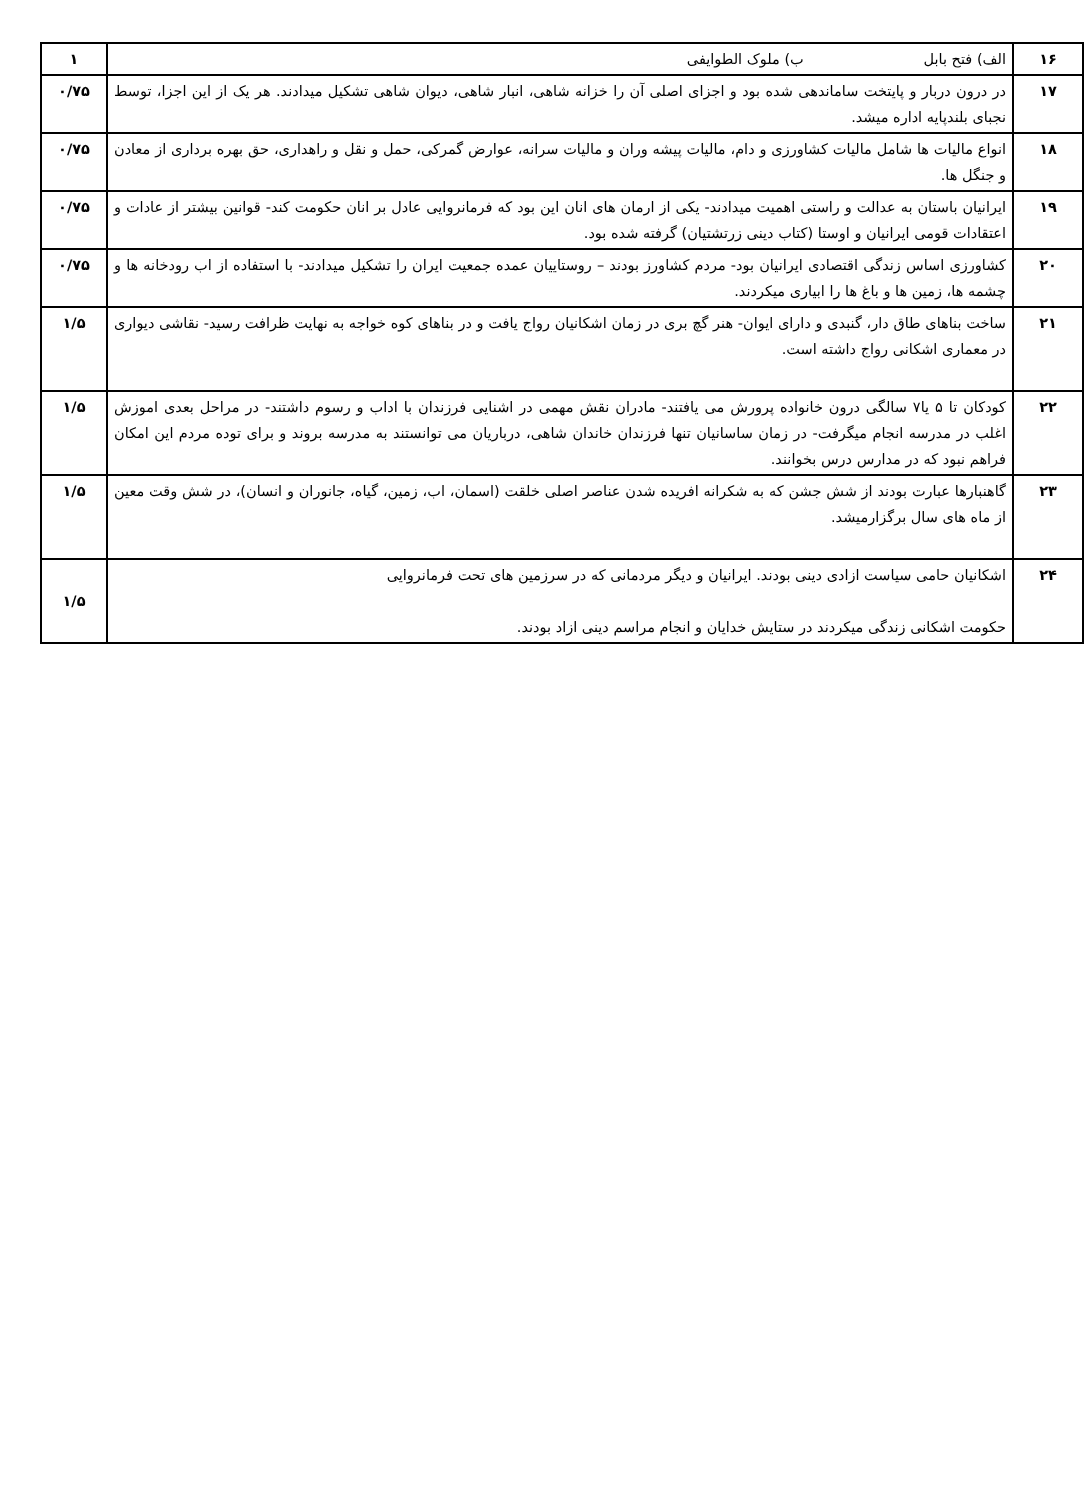| ۱۶ | الف) فتح بابل ب) ملوک الطوایفی | ۱ |
| ۱۷ | در درون دربار و پایتخت ساماندهی شده بود و اجزای اصلی آن را خزانه شاهی، انبار شاهی، دیوان شاهی تشکیل میدادند. هر یک از این اجزا، توسط نجبای بلندپایه اداره میشد. | ۰/۷۵ |
| ۱۸ | انواع مالیات ها شامل مالیات کشاورزی و دام، مالیات پیشه وران و مالیات سرانه، عوارض گمرکی، حمل و نقل و راهداری، حق بهره برداری از معادن و جنگل ها. | ۰/۷۵ |
| ۱۹ | ایرانیان باستان به عدالت و راستی اهمیت میدادند- یکی از ارمان های انان این بود که فرمانروایی عادل بر انان حکومت کند- قوانین بیشتر از عادات و اعتقادات قومی ایرانیان و اوستا (کتاب دینی زرتشتیان) گرفته شده بود. | ۰/۷۵ |
| ۲۰ | کشاورزی اساس زندگی اقتصادی ایرانیان بود- مردم کشاورز بودند – روستاییان عمده جمعیت ایران را تشکیل میدادند- با استفاده از اب رودخانه ها و چشمه ها، زمین ها و باغ ها را ابیاری میکردند. | ۰/۷۵ |
| ۲۱ | ساخت بناهای طاق دار، گنبدی و دارای ایوان- هنر گچ بری در زمان اشکانیان رواج یافت و در بناهای کوه خواجه به نهایت ظرافت رسید- نقاشی دیواری در معماری اشکانی رواج داشته است. | ۱/۵ |
| ۲۲ | کودکان تا ۵ یا۷ سالگی درون خانواده پرورش می یافتند- مادران نقش مهمی در اشنایی فرزندان با اداب و رسوم داشتند- در مراحل بعدی اموزش اغلب در مدرسه انجام میگرفت- در زمان ساسانیان تنها فرزندان خاندان شاهی، درباریان می توانستند به مدرسه بروند و برای توده مردم این امکان فراهم نبود که در مدارس درس بخوانند. | ۱/۵ |
| ۲۳ | گاهنبارها عبارت بودند از شش جشن که به شکرانه افریده شدن عناصر اصلی خلقت (اسمان، اب، زمین، گیاه، جانوران و انسان)، در شش وقت معین از ماه های سال برگزارمیشد. | ۱/۵ |
| ۲۴ | اشکانیان حامی سیاست ازادی دینی بودند. ایرانیان و دیگر مردمانی که در سرزمین های تحت فرمانروایی حکومت اشکانی زندگی میکردند در ستایش خدایان و انجام مراسم دینی ازاد بودند. | ۱/۵ |